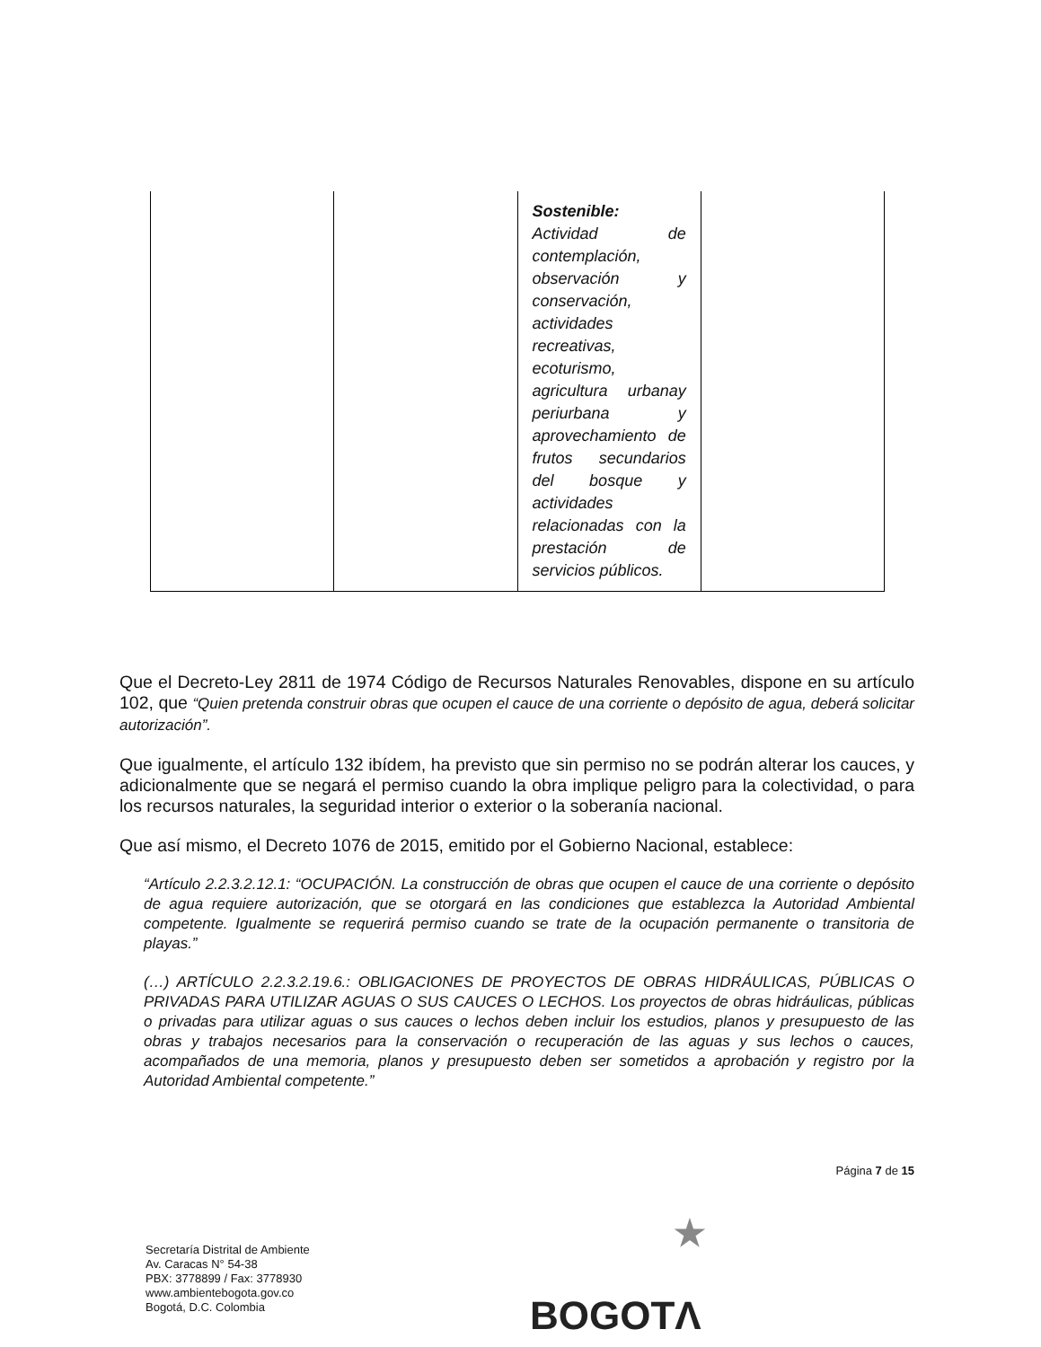| | | Sostenible: Actividad de contemplación, observación y conservación, actividades recreativas, ecoturismo, agricultura urbanay periurbana y aprovechamiento de frutos secundarios del bosque y actividades relacionadas con la prestación de servicios públicos. | |
Que el Decreto-Ley 2811 de 1974 Código de Recursos Naturales Renovables, dispone en su artículo 102, que “Quien pretenda construir obras que ocupen el cauce de una corriente o depósito de agua, deberá solicitar autorización”.
Que igualmente, el artículo 132 ibídem, ha previsto que sin permiso no se podrán alterar los cauces, y adicionalmente que se negará el permiso cuando la obra implique peligro para la colectividad, o para los recursos naturales, la seguridad interior o exterior o la soberanía nacional.
Que así mismo, el Decreto 1076 de 2015, emitido por el Gobierno Nacional, establece:
“Artículo 2.2.3.2.12.1: “OCUPACIÓN. La construcción de obras que ocupen el cauce de una corriente o depósito de agua requiere autorización, que se otorgará en las condiciones que establezca la Autoridad Ambiental competente. Igualmente se requerirá permiso cuando se trate de la ocupación permanente o transitoria de playas.”
(…) ARTÍCULO 2.2.3.2.19.6.: OBLIGACIONES DE PROYECTOS DE OBRAS HIDRÁULICAS, PÚBLICAS O PRIVADAS PARA UTILIZAR AGUAS O SUS CAUCES O LECHOS. Los proyectos de obras hidráulicas, públicas o privadas para utilizar aguas o sus cauces o lechos deben incluir los estudios, planos y presupuesto de las obras y trabajos necesarios para la conservación o recuperación de las aguas y sus lechos o cauces, acompañados de una memoria, planos y presupuesto deben ser sometidos a aprobación y registro por la Autoridad Ambiental competente.”
Página 7 de 15
Secretaría Distrital de Ambiente
Av. Caracas N° 54-38
PBX: 3778899 / Fax: 3778930
www.ambientebogota.gov.co
Bogotá, D.C. Colombia
★
BOGOTΛ